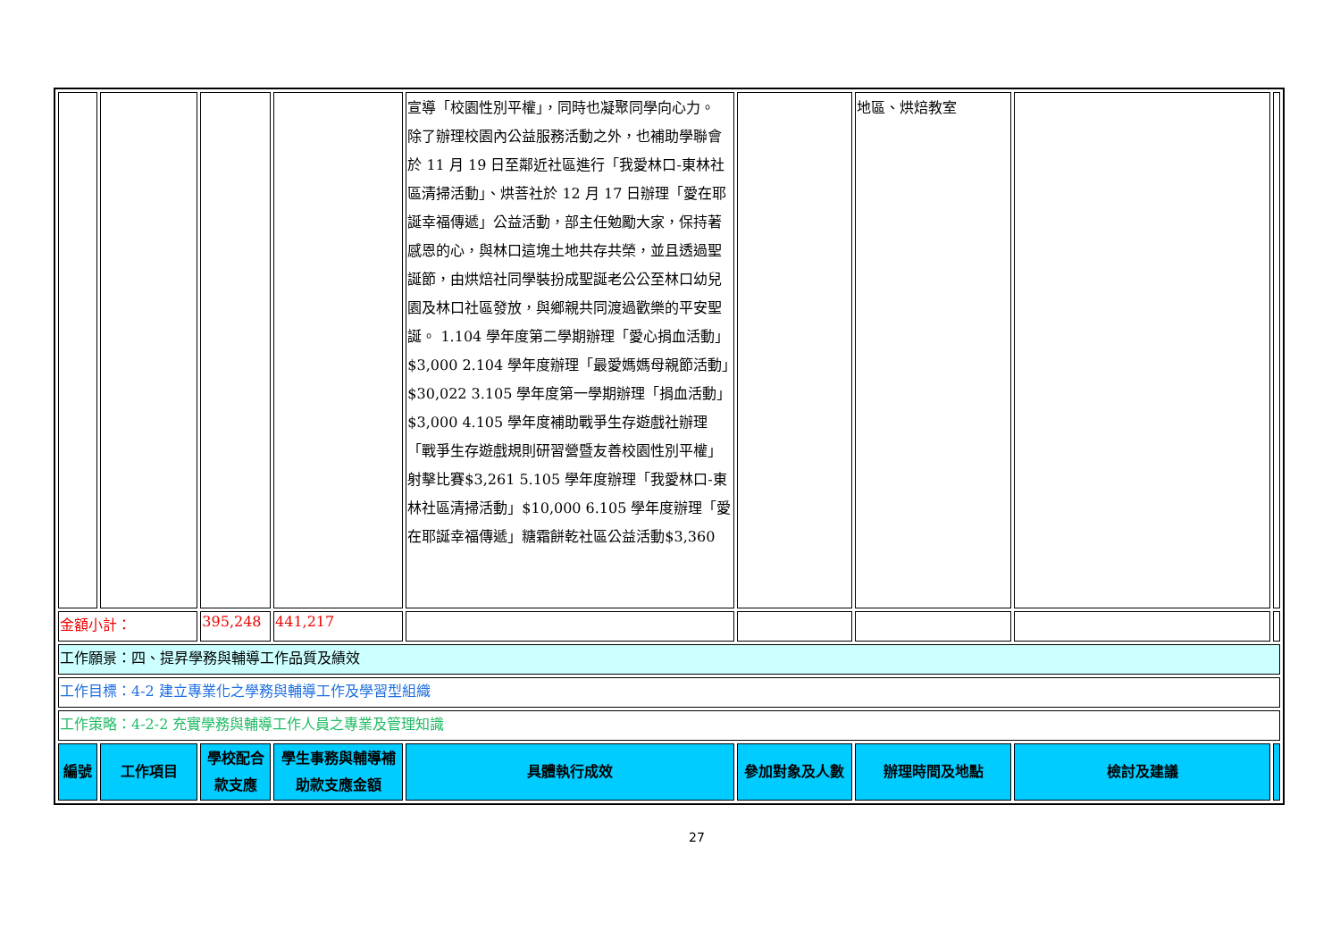| | | | | 宣導「校園性別平權」，同時也凝聚同學向心力。 除了辦理校園內公益服務活動之外，也補助學聯會於 11 月 19 日至鄰近社區進行「我愛林口-東林社區清掃活動」、烘菩社於 12 月 17 日辦理「愛在耶誕幸福傳遞」公益活動，部主任勉勵大家，保持著感恩的心，與林口這塊土地共存共榮，並且透過聖誕節，由烘焙社同學裝扮成聖誕老公公至林口幼兒園及林口社區發放，與鄉親共同渡過歡樂的平安聖誕。 1.104 學年度第二學期辦理「愛心捐血活動」$3,000 2.104 學年度辦理「最愛媽媽母親節活動」$30,022 3.105 學年度第一學期辦理「捐血活動」$3,000 4.105 學年度補助戰爭生存遊戲社辦理「戰爭生存遊戲規則研習營暨友善校園性別平權」射擊比賽$3,261 5.105 學年度辦理「我愛林口-東林社區清掃活動」$10,000 6.105 學年度辦理「愛在耶誕幸福傳遞」糖霜餅乾社區公益活動$3,360 | | 地區、烘焙教室 | | |
| 金額小計： | | 395,248 | 441,217 | | | | | |
| 工作願景：四、提昇學務與輔導工作品質及績效 | | | | | | | | |
| 工作目標：4-2 建立專業化之學務與輔導工作及學習型組織 | | | | | | | | |
| 工作策略：4-2-2 充實學務與輔導工作人員之專業及管理知識 | | | | | | | | |
| 編號 | 工作項目 | 學校配合款支應 | 學生事務與輔導補助款支應金額 | 具體執行成效 | 參加對象及人數 | 辦理時間及地點 | 檢討及建議 | |
27